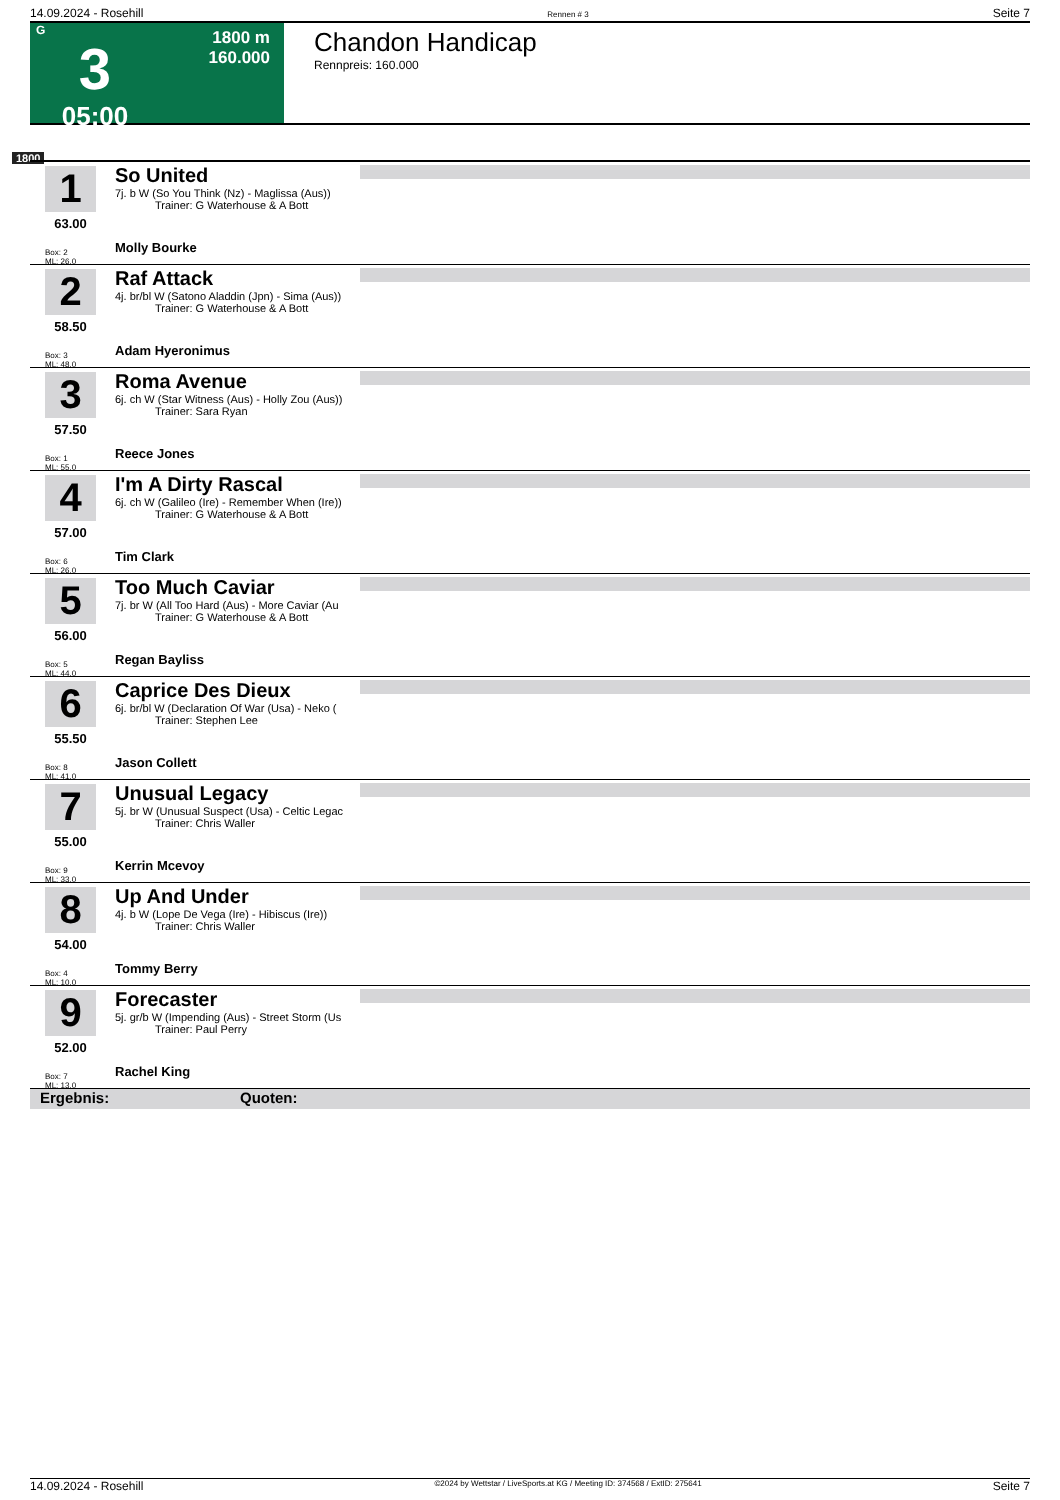14.09.2024 - Rosehill Rennen # 3 Seite 7
G
3
05:00
1800 m
160.000
Chandon Handicap
Rennpreis: 160.000
1800
1
63.00
Box: 2
ML: 26,0
So United
7j. b W (So You Think (Nz) - Maglissa (Aus))
Trainer: G Waterhouse & A Bott
Molly Bourke
2
58.50
Box: 3
ML: 48,0
Raf Attack
4j. br/bl W (Satono Aladdin (Jpn) - Sima (Aus))
Trainer: G Waterhouse & A Bott
Adam Hyeronimus
3
57.50
Box: 1
ML: 55,0
Roma Avenue
6j. ch W (Star Witness (Aus) - Holly Zou (Aus))
Trainer: Sara Ryan
Reece Jones
4
57.00
Box: 6
ML: 26,0
I'm A Dirty Rascal
6j. ch W (Galileo (Ire) - Remember When (Ire))
Trainer: G Waterhouse & A Bott
Tim Clark
5
56.00
Box: 5
ML: 44,0
Too Much Caviar
7j. br W (All Too Hard (Aus) - More Caviar (Au
Trainer: G Waterhouse & A Bott
Regan Bayliss
6
55.50
Box: 8
ML: 41,0
Caprice Des Dieux
6j. br/bl W (Declaration Of War (Usa) - Neko (
Trainer: Stephen Lee
Jason Collett
7
55.00
Box: 9
ML: 33,0
Unusual Legacy
5j. br W (Unusual Suspect (Usa) - Celtic Legac
Trainer: Chris Waller
Kerrin Mcevoy
8
54.00
Box: 4
ML: 10,0
Up And Under
4j. b W (Lope De Vega (Ire) - Hibiscus (Ire))
Trainer: Chris Waller
Tommy Berry
9
52.00
Box: 7
ML: 13,0
Forecaster
5j. gr/b W (Impending (Aus) - Street Storm (Us
Trainer: Paul Perry
Rachel King
Ergebnis: Quoten:
14.09.2024 - Rosehill ©2024 by Wettstar / LiveSports.at KG / Meeting ID: 374568 / ExtID: 275641 Seite 7